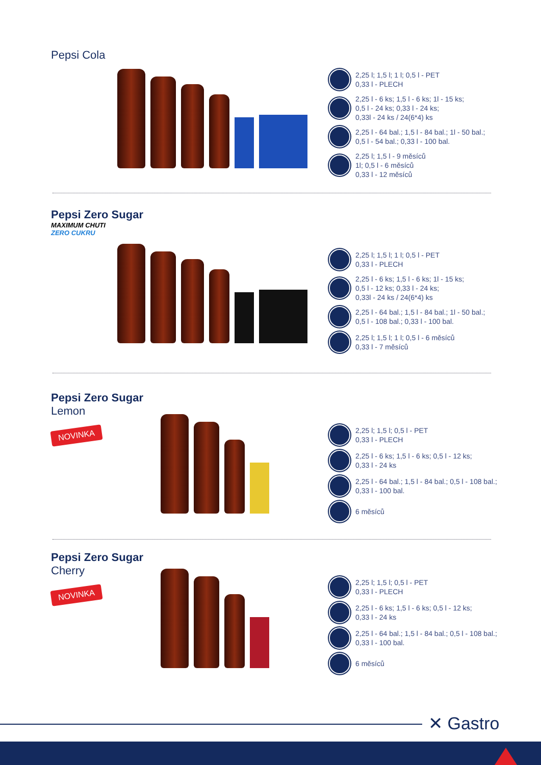Pepsi Cola
2,25 l; 1,5 l; 1 l; 0,5 l - PET
0,33 l - PLECH
2,25 l - 6 ks; 1,5 l - 6 ks; 1l - 15 ks;
0,5 l - 24 ks; 0,33 l - 24 ks;
0,33l - 24 ks / 24(6*4) ks
2,25 l - 64 bal.; 1,5 l - 84 bal.; 1l - 50 bal.;
0,5 l - 54 bal.; 0,33 l - 100 bal.
2,25 l; 1,5 l - 9 měsíců
1l; 0,5 l - 6 měsíců
0,33 l - 12 měsíců
Pepsi Zero Sugar
MAXIMUM CHUTI
ZERO CUKRU
2,25 l; 1,5 l; 1 l; 0,5 l - PET
0,33 l - PLECH
2,25 l - 6 ks; 1,5 l - 6 ks; 1l - 15 ks;
0,5 l - 12 ks; 0,33 l - 24 ks;
0,33l - 24 ks / 24(6*4) ks
2,25 l - 64 bal.; 1,5 l - 84 bal.; 1l - 50 bal.;
0,5 l - 108 bal.; 0,33 l - 100 bal.
2,25 l; 1,5 l; 1 l; 0,5 l - 6 měsíců
0,33 l - 7 měsíců
Pepsi Zero Sugar
Lemon
NOVINKA
2,25 l; 1,5 l; 0,5 l - PET
0,33 l - PLECH
2,25 l - 6 ks; 1,5 l - 6 ks; 0,5 l - 12 ks;
0,33 l - 24 ks
2,25 l - 64 bal.; 1,5 l - 84 bal.; 0,5 l - 108 bal.;
0,33 l - 100 bal.
6 měsíců
Pepsi Zero Sugar
Cherry
NOVINKA
2,25 l; 1,5 l; 0,5 l - PET
0,33 l - PLECH
2,25 l - 6 ks; 1,5 l - 6 ks; 0,5 l - 12 ks;
0,33 l - 24 ks
2,25 l - 64 bal.; 1,5 l - 84 bal.; 0,5 l - 108 bal.;
0,33 l - 100 bal.
6 měsíců
✕ Gastro